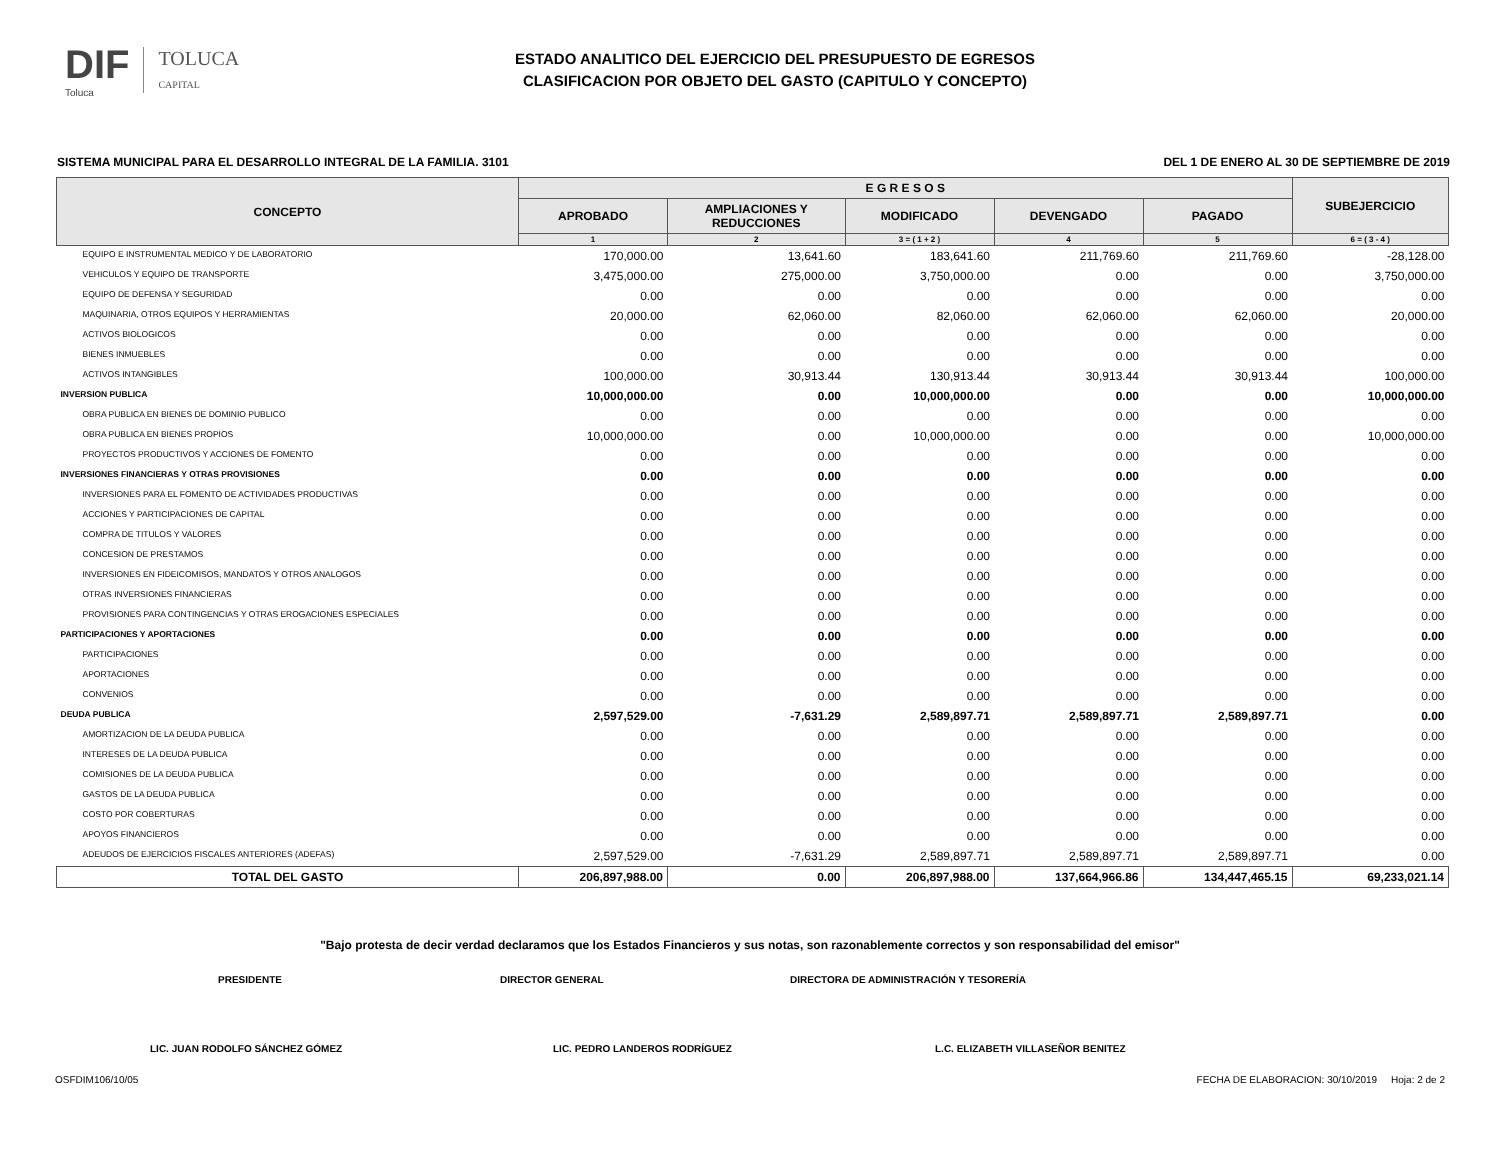DIF
Toluca
TOLUCA
CAPITAL
ESTADO ANALITICO DEL EJERCICIO DEL PRESUPUESTO DE EGRESOS
CLASIFICACION POR OBJETO DEL GASTO (CAPITULO Y CONCEPTO)
SISTEMA MUNICIPAL PARA EL DESARROLLO INTEGRAL DE LA FAMILIA. 3101 DEL 1 DE ENERO AL 30 DE SEPTIEMBRE DE 2019
| CONCEPTO | E G R E S O S | | | | | SUBEJERCICIO |
| --- | --- | --- | --- | --- | --- | --- |
| | APROBADO | AMPLIACIONES Y REDUCCIONES | MODIFICADO | DEVENGADO | PAGADO | |
| | 1 | 2 | 3 = ( 1 + 2 ) | 4 | 5 | 6 = ( 3 - 4 ) |
| EQUIPO E INSTRUMENTAL MEDICO Y DE LABORATORIO | 170,000.00 | 13,641.60 | 183,641.60 | 211,769.60 | 211,769.60 | -28,128.00 |
| VEHICULOS Y EQUIPO DE TRANSPORTE | 3,475,000.00 | 275,000.00 | 3,750,000.00 | 0.00 | 0.00 | 3,750,000.00 |
| EQUIPO DE DEFENSA Y SEGURIDAD | 0.00 | 0.00 | 0.00 | 0.00 | 0.00 | 0.00 |
| MAQUINARIA, OTROS EQUIPOS Y HERRAMIENTAS | 20,000.00 | 62,060.00 | 82,060.00 | 62,060.00 | 62,060.00 | 20,000.00 |
| ACTIVOS BIOLOGICOS | 0.00 | 0.00 | 0.00 | 0.00 | 0.00 | 0.00 |
| BIENES INMUEBLES | 0.00 | 0.00 | 0.00 | 0.00 | 0.00 | 0.00 |
| ACTIVOS INTANGIBLES | 100,000.00 | 30,913.44 | 130,913.44 | 30,913.44 | 30,913.44 | 100,000.00 |
| INVERSION PUBLICA | 10,000,000.00 | 0.00 | 10,000,000.00 | 0.00 | 0.00 | 10,000,000.00 |
| OBRA PUBLICA EN BIENES DE DOMINIO PUBLICO | 0.00 | 0.00 | 0.00 | 0.00 | 0.00 | 0.00 |
| OBRA PUBLICA EN BIENES PROPIOS | 10,000,000.00 | 0.00 | 10,000,000.00 | 0.00 | 0.00 | 10,000,000.00 |
| PROYECTOS PRODUCTIVOS Y ACCIONES DE FOMENTO | 0.00 | 0.00 | 0.00 | 0.00 | 0.00 | 0.00 |
| INVERSIONES FINANCIERAS Y OTRAS PROVISIONES | 0.00 | 0.00 | 0.00 | 0.00 | 0.00 | 0.00 |
| INVERSIONES PARA EL FOMENTO DE ACTIVIDADES PRODUCTIVAS | 0.00 | 0.00 | 0.00 | 0.00 | 0.00 | 0.00 |
| ACCIONES Y PARTICIPACIONES DE CAPITAL | 0.00 | 0.00 | 0.00 | 0.00 | 0.00 | 0.00 |
| COMPRA DE TITULOS Y VALORES | 0.00 | 0.00 | 0.00 | 0.00 | 0.00 | 0.00 |
| CONCESION DE PRESTAMOS | 0.00 | 0.00 | 0.00 | 0.00 | 0.00 | 0.00 |
| INVERSIONES EN FIDEICOMISOS, MANDATOS Y OTROS ANALOGOS | 0.00 | 0.00 | 0.00 | 0.00 | 0.00 | 0.00 |
| OTRAS INVERSIONES FINANCIERAS | 0.00 | 0.00 | 0.00 | 0.00 | 0.00 | 0.00 |
| PROVISIONES PARA CONTINGENCIAS Y OTRAS EROGACIONES ESPECIALES | 0.00 | 0.00 | 0.00 | 0.00 | 0.00 | 0.00 |
| PARTICIPACIONES Y APORTACIONES | 0.00 | 0.00 | 0.00 | 0.00 | 0.00 | 0.00 |
| PARTICIPACIONES | 0.00 | 0.00 | 0.00 | 0.00 | 0.00 | 0.00 |
| APORTACIONES | 0.00 | 0.00 | 0.00 | 0.00 | 0.00 | 0.00 |
| CONVENIOS | 0.00 | 0.00 | 0.00 | 0.00 | 0.00 | 0.00 |
| DEUDA PUBLICA | 2,597,529.00 | -7,631.29 | 2,589,897.71 | 2,589,897.71 | 2,589,897.71 | 0.00 |
| AMORTIZACION DE LA DEUDA PUBLICA | 0.00 | 0.00 | 0.00 | 0.00 | 0.00 | 0.00 |
| INTERESES DE LA DEUDA PUBLICA | 0.00 | 0.00 | 0.00 | 0.00 | 0.00 | 0.00 |
| COMISIONES DE LA DEUDA PUBLICA | 0.00 | 0.00 | 0.00 | 0.00 | 0.00 | 0.00 |
| GASTOS DE LA DEUDA PUBLICA | 0.00 | 0.00 | 0.00 | 0.00 | 0.00 | 0.00 |
| COSTO POR COBERTURAS | 0.00 | 0.00 | 0.00 | 0.00 | 0.00 | 0.00 |
| APOYOS FINANCIEROS | 0.00 | 0.00 | 0.00 | 0.00 | 0.00 | 0.00 |
| ADEUDOS DE EJERCICIOS FISCALES ANTERIORES (ADEFAS) | 2,597,529.00 | -7,631.29 | 2,589,897.71 | 2,589,897.71 | 2,589,897.71 | 0.00 |
| TOTAL DEL GASTO | 206,897,988.00 | 0.00 | 206,897,988.00 | 137,664,966.86 | 134,447,465.15 | 69,233,021.14 |
"Bajo protesta de decir verdad declaramos que los Estados Financieros y sus notas, son razonablemente correctos y son responsabilidad del emisor"
PRESIDENTE DIRECTOR GENERAL DIRECTORA DE ADMINISTRACIÓN Y TESORERÍA
LIC. JUAN RODOLFO SÁNCHEZ GÓMEZ LIC. PEDRO LANDEROS RODRÍGUEZ L.C. ELIZABETH VILLASEÑOR BENITEZ
OSFDIM106/10/05 FECHA DE ELABORACION: 30/10/2019 Hoja: 2 de 2